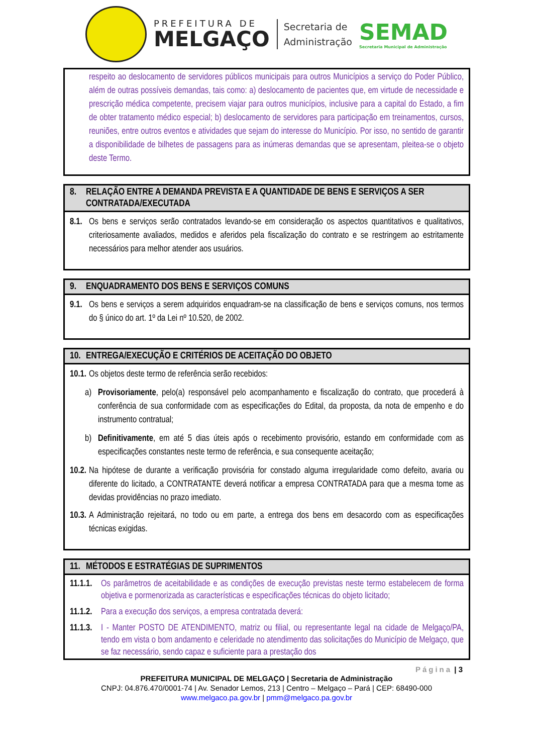PREFEITURA DE
MELGAÇO
Secretaria de
Administração
SEMAD
Secretaria Municipal de Administração
respeito ao deslocamento de servidores públicos municipais para outros Municípios a serviço do Poder Público, além de outras possíveis demandas, tais como: a) deslocamento de pacientes que, em virtude de necessidade e prescrição médica competente, precisem viajar para outros municípios, inclusive para a capital do Estado, a fim de obter tratamento médico especial; b) deslocamento de servidores para participação em treinamentos, cursos, reuniões, entre outros eventos e atividades que sejam do interesse do Município. Por isso, no sentido de garantir a disponibilidade de bilhetes de passagens para as inúmeras demandas que se apresentam, pleitea-se o objeto deste Termo.
8. RELAÇÃO ENTRE A DEMANDA PREVISTA E A QUANTIDADE DE BENS E SERVIÇOS A SER CONTRATADA/EXECUTADA
8.1.
Os bens e serviços serão contratados levando-se em consideração os aspectos quantitativos e qualitativos, criteriosamente avaliados, medidos e aferidos pela fiscalização do contrato e se restringem ao estritamente necessários para melhor atender aos usuários.
9. ENQUADRAMENTO DOS BENS E SERVIÇOS COMUNS
9.1.
Os bens e serviços a serem adquiridos enquadram-se na classificação de bens e serviços comuns, nos termos do § único do art. 1º da Lei nº 10.520, de 2002.
10.
ENTREGA/EXECUÇÃO E CRITÉRIOS DE ACEITAÇÃO DO OBJETO
10.1.
Os objetos deste termo de referência serão recebidos:
a) Provisoriamente, pelo(a) responsável pelo acompanhamento e fiscalização do contrato, que procederá à conferência de sua conformidade com as especificações do Edital, da proposta, da nota de empenho e do instrumento contratual;
b) Definitivamente, em até 5 dias úteis após o recebimento provisório, estando em conformidade com as especificações constantes neste termo de referência, e sua consequente aceitação;
10.2.
Na hipótese de durante a verificação provisória for constado alguma irregularidade como defeito, avaria ou diferente do licitado, a CONTRATANTE deverá notificar a empresa CONTRATADA para que a mesma tome as devidas providências no prazo imediato.
10.3.
A Administração rejeitará, no todo ou em parte, a entrega dos bens em desacordo com as especificações técnicas exigidas.
11.
MÉTODOS E ESTRATÉGIAS DE SUPRIMENTOS
11.1.1.
Os parâmetros de aceitabilidade e as condições de execução previstas neste termo estabelecem de forma objetiva e pormenorizada as características e especificações técnicas do objeto licitado;
11.1.2.
Para a execução dos serviços, a empresa contratada deverá:
11.1.3.
I - Manter POSTO DE ATENDIMENTO, matriz ou filial, ou representante legal na cidade de Melgaço/PA, tendo em vista o bom andamento e celeridade no atendimento das solicitações do Município de Melgaço, que se faz necessário, sendo capaz e suficiente para a prestação dos
Página | 3
PREFEITURA MUNICIPAL DE MELGAÇO | Secretaria de Administração
CNPJ: 04.876.470/0001-74 | Av. Senador Lemos, 213 | Centro – Melgaço – Pará | CEP: 68490-000
www.melgaco.pa.gov.br | pmm@melgaco.pa.gov.br